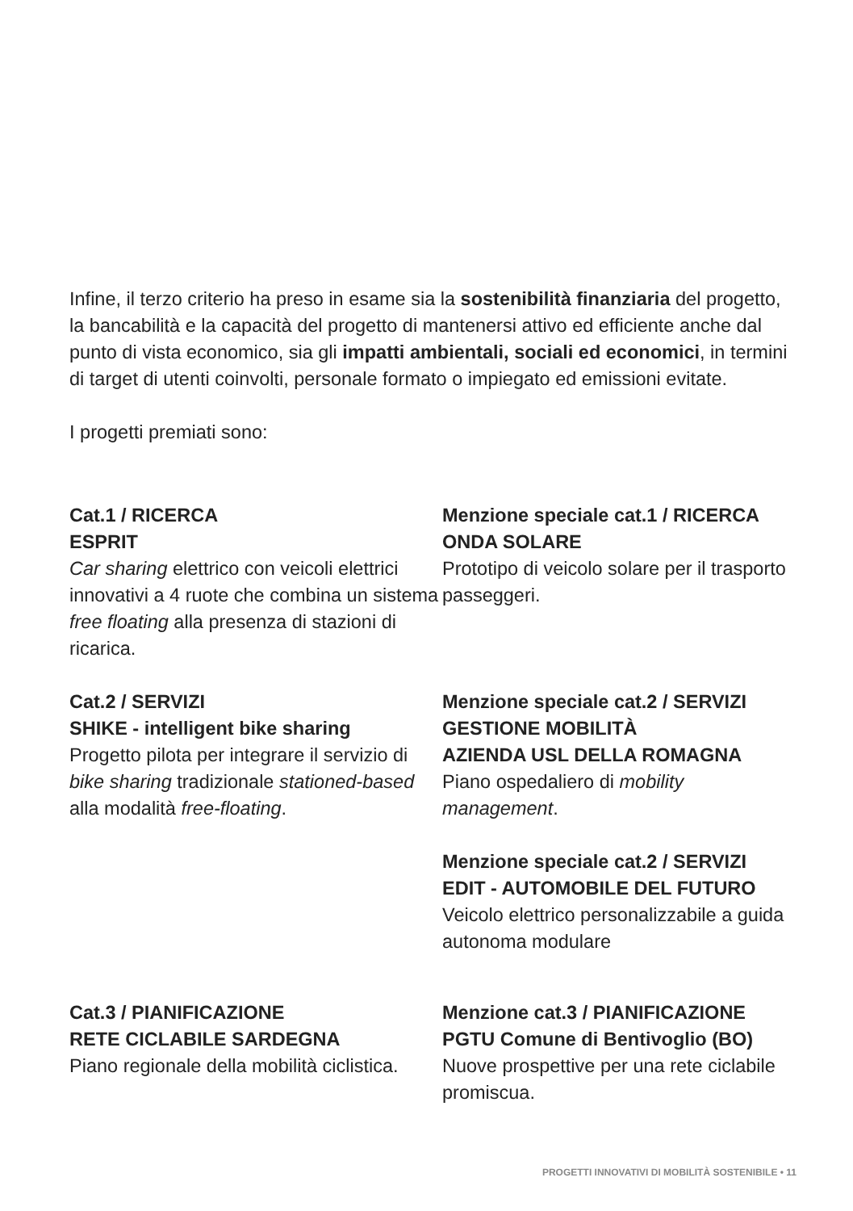Infine, il terzo criterio ha preso in esame sia la sostenibilità finanziaria del progetto, la bancabilità e la capacità del progetto di mantenersi attivo ed efficiente anche dal punto di vista economico, sia gli impatti ambientali, sociali ed economici, in termini di target di utenti coinvolti, personale formato o impiegato ed emissioni evitate.
I progetti premiati sono:
Cat.1 / RICERCA
ESPRIT
Car sharing elettrico con veicoli elettrici innovativi a 4 ruote che combina un sistema free floating alla presenza di stazioni di ricarica.
Menzione speciale cat.1 / RICERCA
ONDA SOLARE
Prototipo di veicolo solare per il trasporto passeggeri.
Cat.2 / SERVIZI
SHIKE - intelligent bike sharing
Progetto pilota per integrare il servizio di bike sharing tradizionale stationed-based alla modalità free-floating.
Menzione speciale cat.2 / SERVIZI
GESTIONE MOBILITÀ
AZIENDA USL DELLA ROMAGNA
Piano ospedaliero di mobility management.
Menzione speciale cat.2 / SERVIZI
EDIT - AUTOMOBILE DEL FUTURO
Veicolo elettrico personalizzabile a guida autonoma modulare
Cat.3 / PIANIFICAZIONE
RETE CICLABILE SARDEGNA
Piano regionale della mobilità ciclistica.
Menzione cat.3 / PIANIFICAZIONE
PGTU Comune di Bentivoglio (BO)
Nuove prospettive per una rete ciclabile promiscua.
PROGETTI INNOVATIVI DI MOBILITÀ SOSTENIBILE • 11